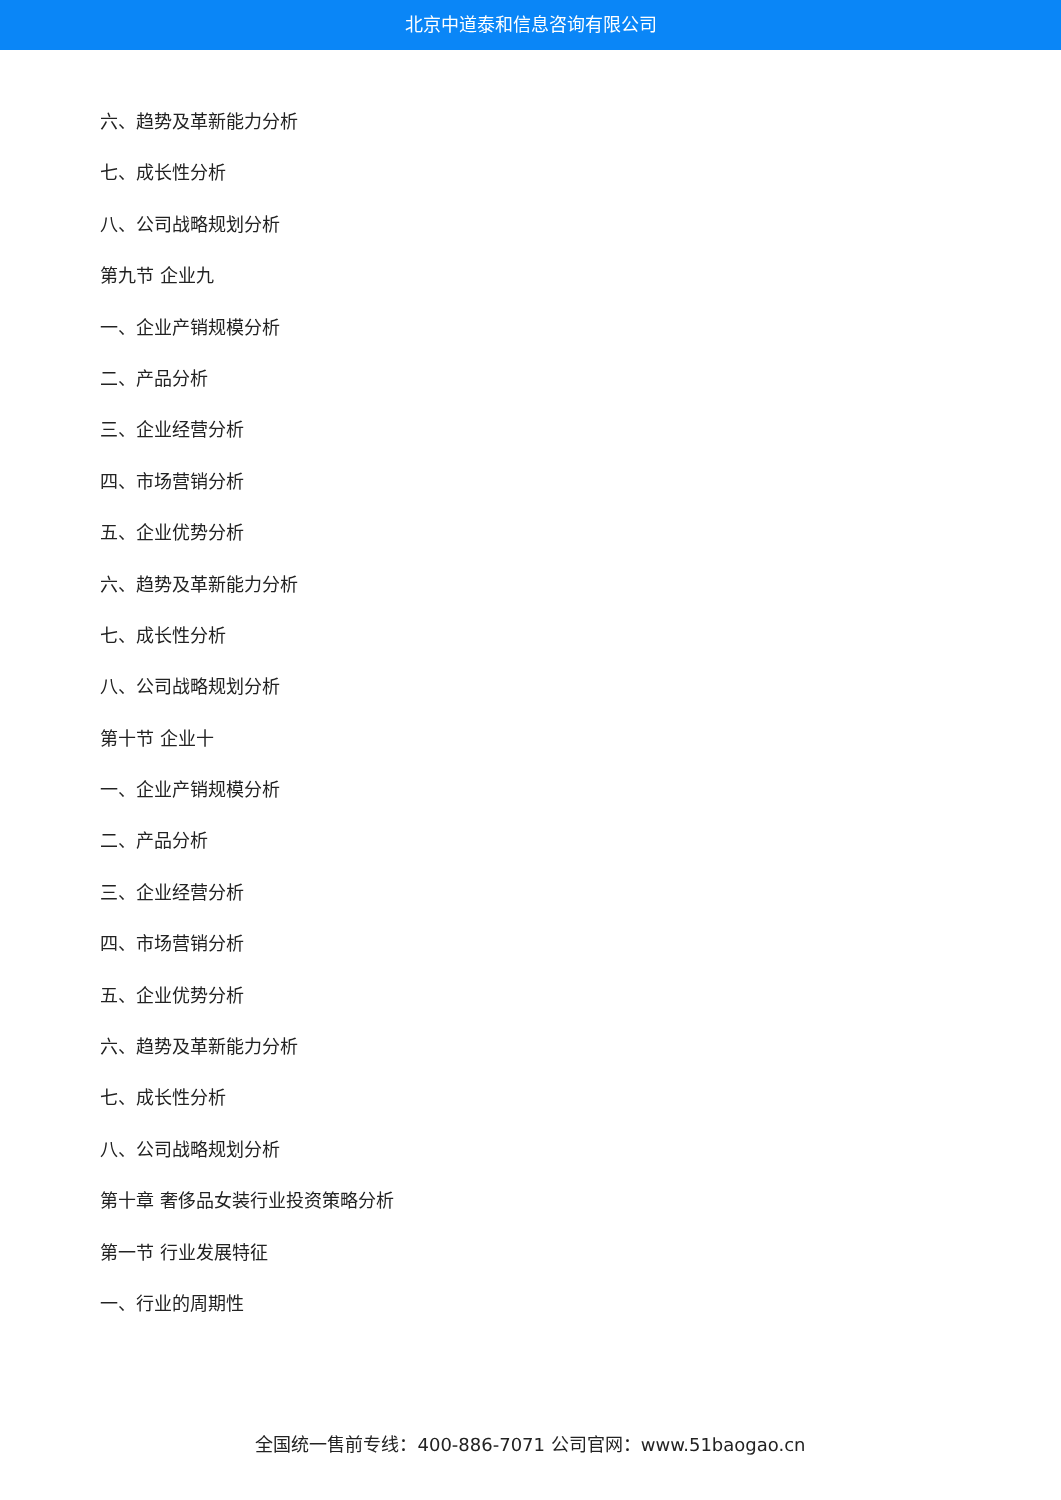北京中道泰和信息咨询有限公司
六、趋势及革新能力分析
七、成长性分析
八、公司战略规划分析
第九节 企业九
一、企业产销规模分析
二、产品分析
三、企业经营分析
四、市场营销分析
五、企业优势分析
六、趋势及革新能力分析
七、成长性分析
八、公司战略规划分析
第十节 企业十
一、企业产销规模分析
二、产品分析
三、企业经营分析
四、市场营销分析
五、企业优势分析
六、趋势及革新能力分析
七、成长性分析
八、公司战略规划分析
第十章 奢侈品女装行业投资策略分析
第一节 行业发展特征
一、行业的周期性
全国统一售前专线：400-886-7071 公司官网：www.51baogao.cn